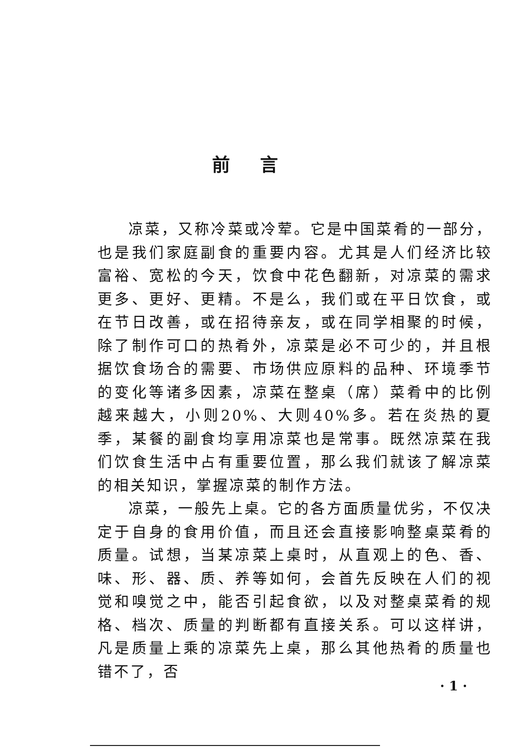前言
凉菜，又称冷菜或冷荤。它是中国菜肴的一部分，也是我们家庭副食的重要内容。尤其是人们经济比较富裕、宽松的今天，饮食中花色翻新，对凉菜的需求更多、更好、更精。不是么，我们或在平日饮食，或在节日改善，或在招待亲友，或在同学相聚的时候，除了制作可口的热肴外，凉菜是必不可少的，并且根据饮食场合的需要、市场供应原料的品种、环境季节的变化等诸多因素，凉菜在整桌（席）菜肴中的比例越来越大，小则20%、大则40%多。若在炎热的夏季，某餐的副食均享用凉菜也是常事。既然凉菜在我们饮食生活中占有重要位置，那么我们就该了解凉菜的相关知识，掌握凉菜的制作方法。
凉菜，一般先上桌。它的各方面质量优劣，不仅决定于自身的食用价值，而且还会直接影响整桌菜肴的质量。试想，当某凉菜上桌时，从直观上的色、香、味、形、器、质、养等如何，会首先反映在人们的视觉和嗅觉之中，能否引起食欲，以及对整桌菜肴的规格、档次、质量的判断都有直接关系。可以这样讲，凡是质量上乘的凉菜先上桌，那么其他热肴的质量也错不了，否
· 1 ·